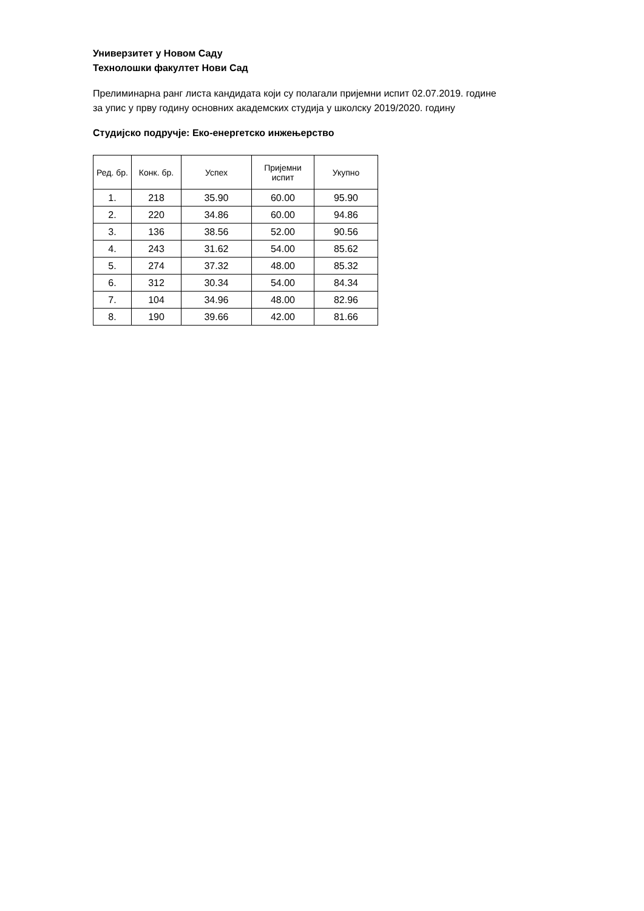Универзитет у Новом Саду
Технолошки факултет Нови Сад
Прелиминарна ранг листа кандидата који су полагали пријемни испит 02.07.2019. године
за упис у прву годину основних академских студија у школску 2019/2020. годину
Студијско подручје: Еко-енергетско инжењерство
| Ред. бр. | Конк. бр. | Успех | Пријемни испит | Укупно |
| --- | --- | --- | --- | --- |
| 1. | 218 | 35.90 | 60.00 | 95.90 |
| 2. | 220 | 34.86 | 60.00 | 94.86 |
| 3. | 136 | 38.56 | 52.00 | 90.56 |
| 4. | 243 | 31.62 | 54.00 | 85.62 |
| 5. | 274 | 37.32 | 48.00 | 85.32 |
| 6. | 312 | 30.34 | 54.00 | 84.34 |
| 7. | 104 | 34.96 | 48.00 | 82.96 |
| 8. | 190 | 39.66 | 42.00 | 81.66 |